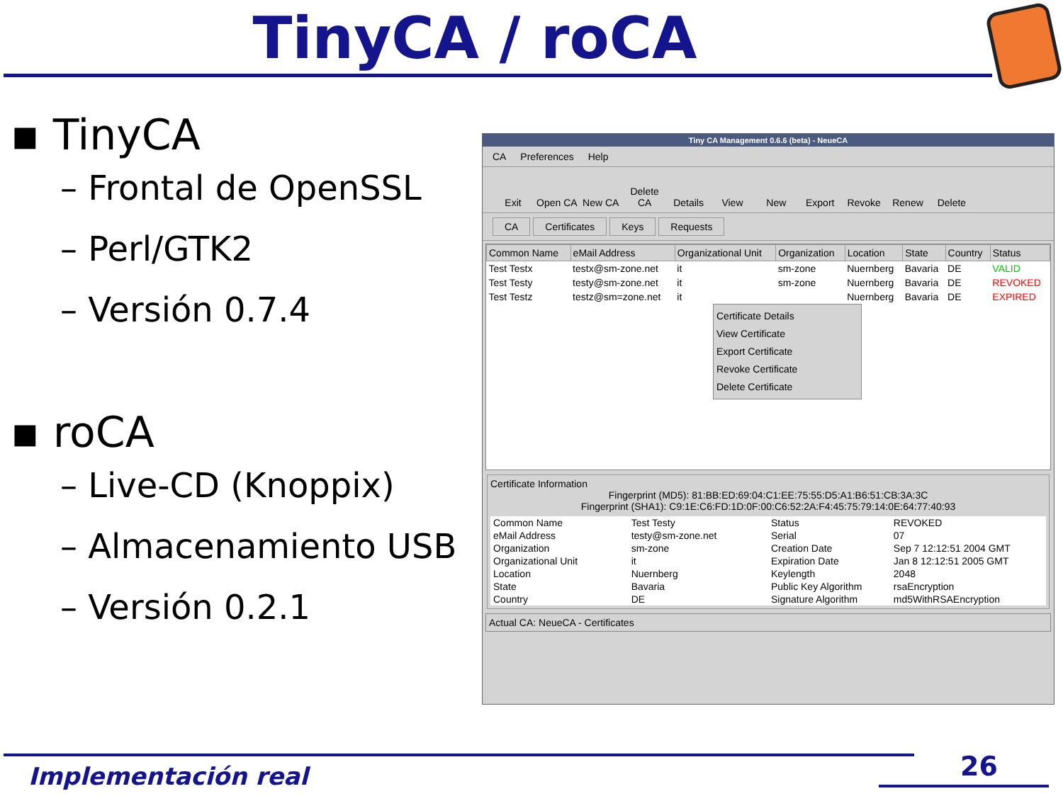TinyCA / roCA
▪ TinyCA
– Frontal de OpenSSL
– Perl/GTK2
– Versión 0.7.4
▪ roCA
– Live-CD (Knoppix)
– Almacenamiento USB
– Versión 0.2.1
Tiny CA Management 0.6.6 (beta) - NeueCA
CA Preferences Help
Exit Open CA New CA Delete CA Details View New Export Revoke Renew Delete
CA Certificates Keys Requests
| Common Name | eMail Address | Organizational Unit | Organization | Location | State | Country | Status |
| --- | --- | --- | --- | --- | --- | --- | --- |
| Test Testx | testx@sm-zone.net | it | sm-zone | Nuernberg | Bavaria | DE | VALID |
| Test Testy | testy@sm-zone.net | it | sm-zone | Nuernberg | Bavaria | DE | REVOKED |
| Test Testz | testz@sm=zone.net | it | | Nuernberg | Bavaria | DE | EXPIRED |
Certificate Details
View Certificate
Export Certificate
Revoke Certificate
Delete Certificate
Certificate Information
Fingerprint (MD5): 81:BB:ED:69:04:C1:EE:75:55:D5:A1:B6:51:CB:3A:3C
Fingerprint (SHA1): C9:1E:C6:FD:1D:0F:00:C6:52:2A:F4:45:75:79:14:0E:64:77:40:93
| Common Name | Test Testy |
| eMail Address | testy@sm-zone.net |
| Organization | sm-zone |
| Organizational Unit | it |
| Location | Nuernberg |
| State | Bavaria |
| Country | DE |
| Status | REVOKED |
| Serial | 07 |
| Creation Date | Sep 7 12:12:51 2004 GMT |
| Expiration Date | Jan 8 12:12:51 2005 GMT |
| Keylength | 2048 |
| Public Key Algorithm | rsaEncryption |
| Signature Algorithm | md5WithRSAEncryption |
Actual CA: NeueCA - Certificates
Implementación real 26